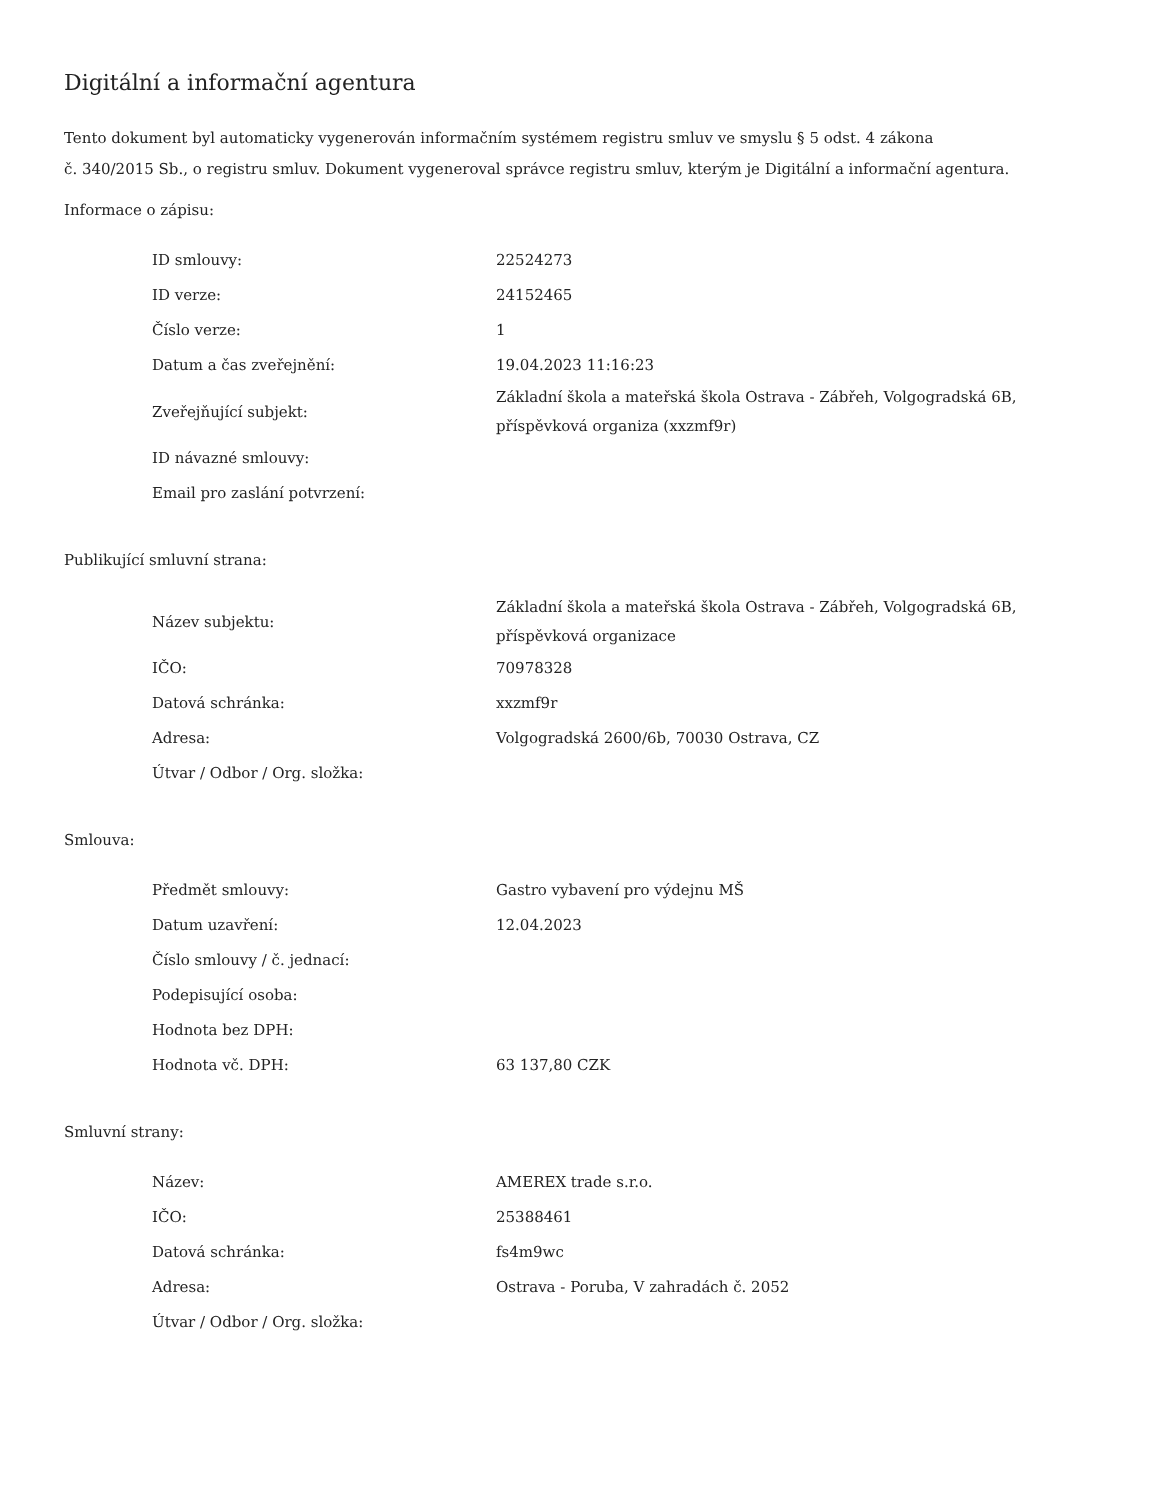Digitální a informační agentura
Tento dokument byl automaticky vygenerován informačním systémem registru smluv ve smyslu § 5 odst. 4 zákona
č. 340/2015 Sb., o registru smluv. Dokument vygeneroval správce registru smluv, kterým je Digitální a informační agentura.
Informace o zápisu:
| ID smlouvy: | 22524273 |
| ID verze: | 24152465 |
| Číslo verze: | 1 |
| Datum a čas zveřejnění: | 19.04.2023 11:16:23 |
| Zveřejňující subjekt: | Základní škola a mateřská škola Ostrava - Zábřeh, Volgogradská 6B, příspěvková organiza (xxzmf9r) |
| ID návazné smlouvy: | |
| Email pro zaslání potvrzení: | |
Publikující smluvní strana:
| Název subjektu: | Základní škola a mateřská škola Ostrava - Zábřeh, Volgogradská 6B, příspěvková organizace |
| IČO: | 70978328 |
| Datová schránka: | xxzmf9r |
| Adresa: | Volgogradská 2600/6b, 70030 Ostrava, CZ |
| Útvar / Odbor / Org. složka: | |
Smlouva:
| Předmět smlouvy: | Gastro vybavení pro výdejnu MŠ |
| Datum uzavření: | 12.04.2023 |
| Číslo smlouvy / č. jednací: | |
| Podepisující osoba: | |
| Hodnota bez DPH: | |
| Hodnota vč. DPH: | 63 137,80 CZK |
Smluvní strany:
| Název: | AMEREX trade s.r.o. |
| IČO: | 25388461 |
| Datová schránka: | fs4m9wc |
| Adresa: | Ostrava - Poruba, V zahradách č. 2052 |
| Útvar / Odbor / Org. složka: | |